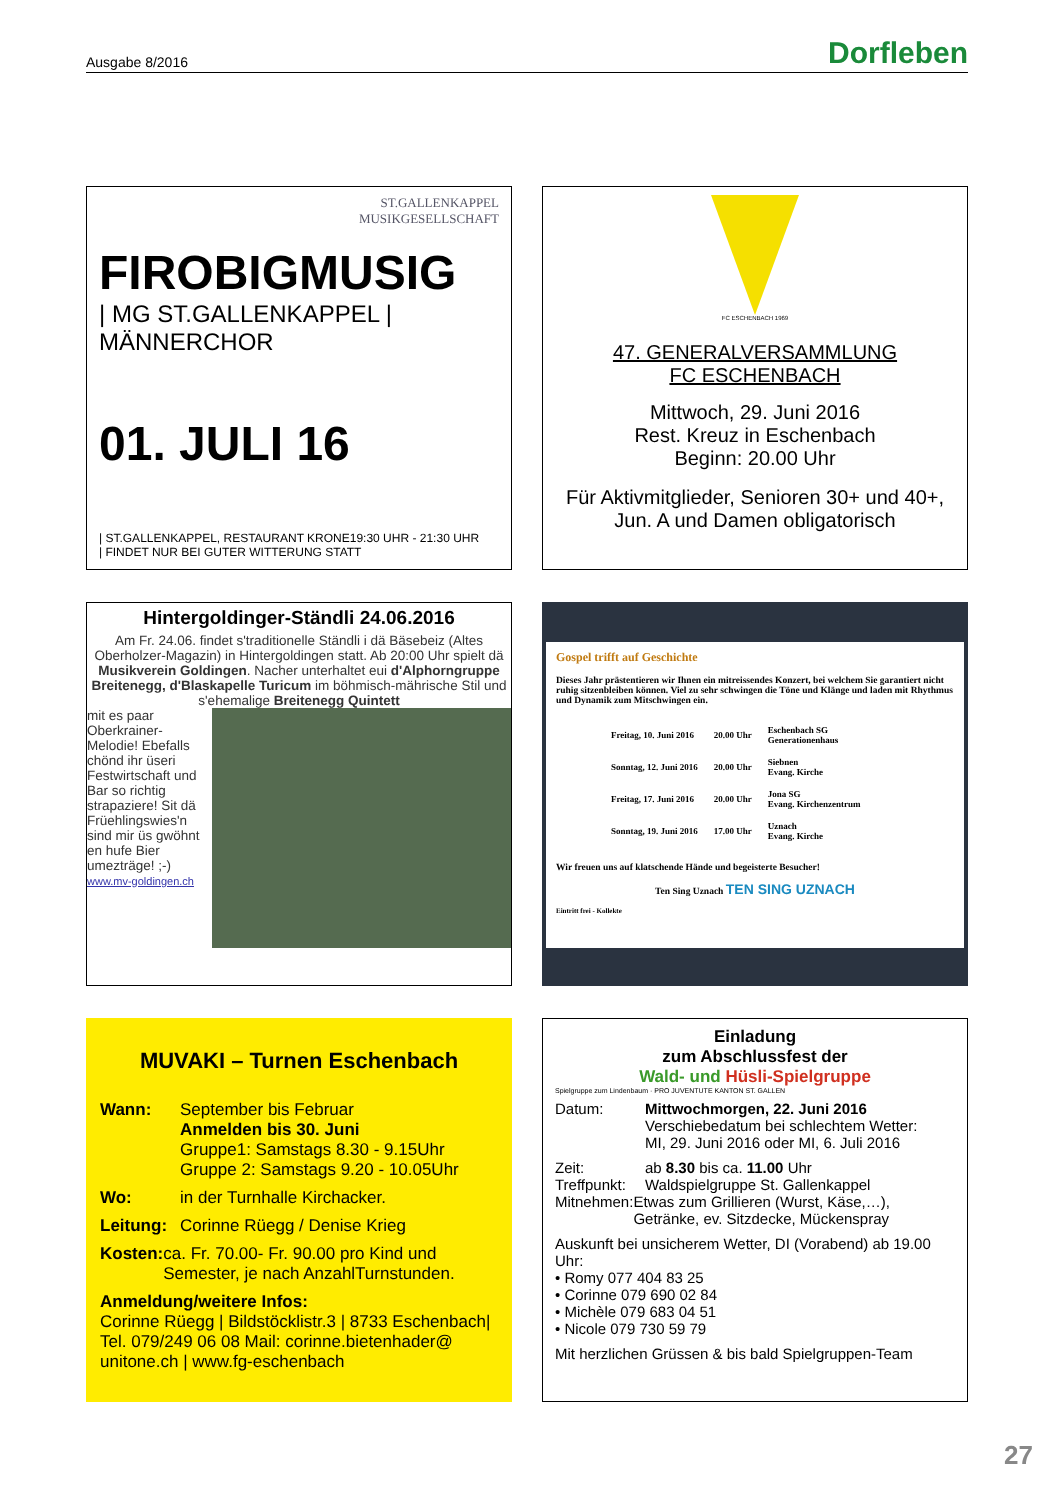Ausgabe 8/2016 Dorfleben
ST.GALLENKAPPEL
MUSIKGESELLSCHAFT
FIROBIGMUSIG
| MG ST.GALLENKAPPEL | MÄNNERCHOR
01. JULI 16
| ST.GALLENKAPPEL, RESTAURANT KRONE19:30 UHR - 21:30 UHR
| FINDET NUR BEI GUTER WITTERUNG STATT
FC ESCHENBACH 1969
47. GENERALVERSAMMLUNG
FC ESCHENBACH
Mittwoch, 29. Juni 2016
Rest. Kreuz in Eschenbach
Beginn: 20.00 Uhr
Für Aktivmitglieder, Senioren 30+ und 40+, Jun. A und Damen obligatorisch
Hintergoldinger-Ständli 24.06.2016
Am Fr. 24.06. findet s'traditionelle Ständli i dä Bäsebeiz (Altes Oberholzer-Magazin) in Hintergoldingen statt. Ab 20:00 Uhr spielt dä Musikverein Goldingen. Nacher unterhaltet eui d'Alphorngruppe Breitenegg, d'Blaskapelle Turicum im böhmisch-mährische Stil und s'ehemalige Breitenegg Quintett
mit es paar Oberkrainer-Melodie! Ebefalls chönd ihr üseri Festwirtschaft und Bar so richtig strapaziere! Sit dä Früehlingswies'n sind mir üs gwöhnt en hufe Bier umezträge! ;-)
www.mv-goldingen.ch
Gospel trifft auf Geschichte
Dieses Jahr prästentieren wir Ihnen ein mitreissendes Konzert, bei welchem Sie garantiert nicht ruhig sitzenbleiben können. Viel zu sehr schwingen die Töne und Klänge und laden mit Rhythmus und Dynamik zum Mitschwingen ein.
| Freitag, 10. Juni 2016 | 20.00 Uhr | Eschenbach SG Generationenhaus |
| Sonntag, 12. Juni 2016 | 20.00 Uhr | Siebnen Evang. Kirche |
| Freitag, 17. Juni 2016 | 20.00 Uhr | Jona SG Evang. Kirchenzentrum |
| Sonntag, 19. Juni 2016 | 17.00 Uhr | Uznach Evang. Kirche |
Wir freuen uns auf klatschende Hände und begeisterte Besucher!
Ten Sing Uznach TEN SING UZNACH
Eintritt frei - Kollekte
MUVAKI – Turnen Eschenbach
Wann: September bis Februar
Anmelden bis 30. Juni
Gruppe1: Samstags 8.30 - 9.15Uhr
Gruppe 2: Samstags 9.20 - 10.05Uhr
Wo: in der Turnhalle Kirchacker.
Leitung:
Corinne Rüegg / Denise Krieg
Kosten: ca. Fr. 70.00- Fr. 90.00 pro Kind und Semester, je nach AnzahlTurnstunden.
Anmeldung/weitere Infos:
Corinne Rüegg | Bildstöcklistr.3 | 8733 Eschenbach| Tel. 079/249 06 08 Mail: corinne.bietenhader@ unitone.ch | www.fg-eschenbach
Einladung
zum Abschlussfest der
Wald- und Hüsli-Spielgruppe
Spielgruppe zum Lindenbaum · PRO JUVENTUTE KANTON ST. GALLEN
Datum: Mittwochmorgen, 22. Juni 2016
Verschiebedatum bei schlechtem Wetter:
MI, 29. Juni 2016 oder MI, 6. Juli 2016
Zeit: ab 8.30 bis ca. 11.00 Uhr
Treffpunkt:
Waldspielgruppe St. Gallenkappel
Mitnehmen: Etwas zum Grillieren (Wurst, Käse,…), Getränke, ev. Sitzdecke, Mückenspray
Auskunft bei unsicherem Wetter, DI (Vorabend) ab 19.00 Uhr:
• Romy 077 404 83 25
• Corinne 079 690 02 84
• Michèle 079 683 04 51
• Nicole 079 730 59 79
Mit herzlichen Grüssen & bis bald Spielgruppen-Team
27